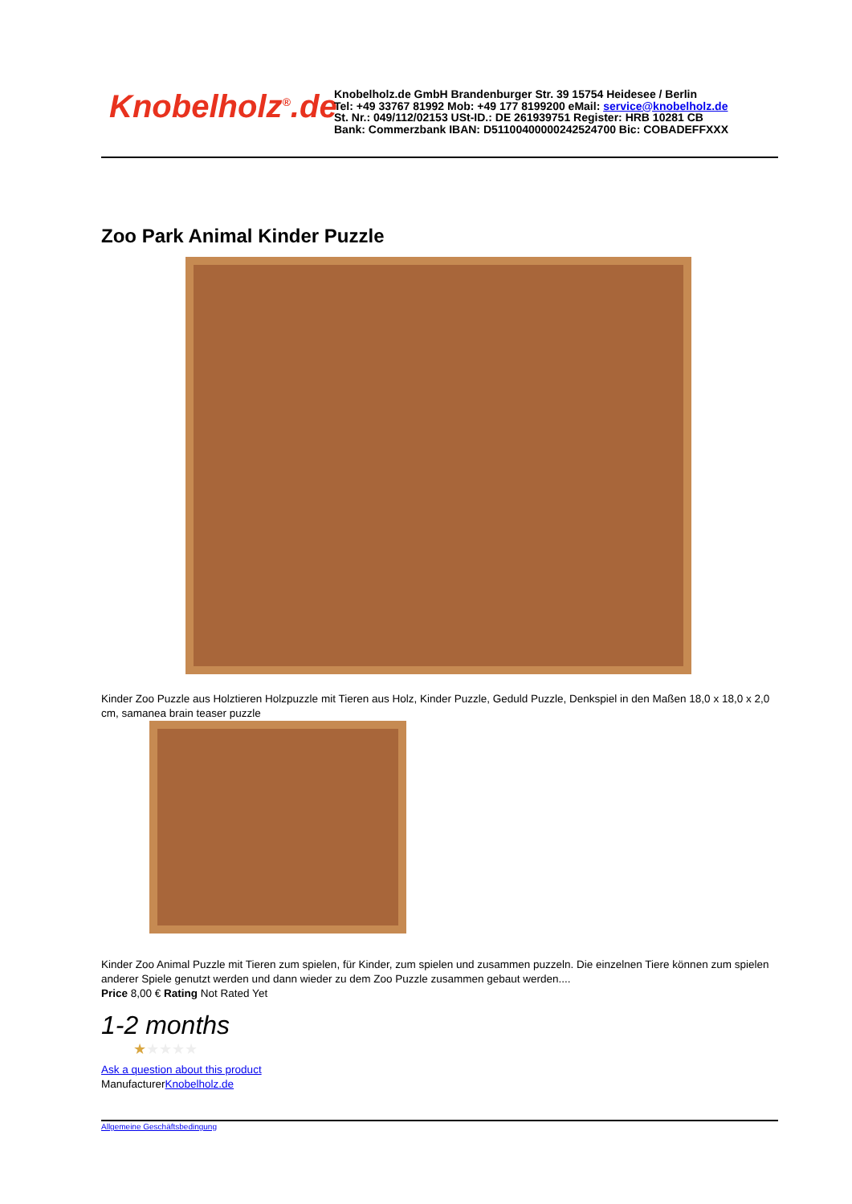Knobelholz<sup>®</sup>.de
Knobelholz.de GmbH Brandenburger Str. 39 15754 Heidesee / Berlin
Tel: +49 33767 81992 Mob: +49 177 8199200 eMail: service@knobelholz.de
St. Nr.: 049/112/02153 USt-ID.: DE 261939751 Register: HRB 10281 CB
Bank: Commerzbank IBAN: D51100400000242524700 Bic: COBADEFFXXX
Zoo Park Animal Kinder Puzzle
Kinder Zoo Puzzle aus Holztieren Holzpuzzle mit Tieren aus Holz, Kinder Puzzle, Geduld Puzzle, Denkspiel in den Maßen 18,0 x 18,0 x 2,0 cm, samanea brain teaser puzzle
Kinder Zoo Animal Puzzle mit Tieren zum spielen, für Kinder, zum spielen und zusammen puzzeln. Die einzelnen Tiere können zum spielen anderer Spiele genutzt werden und dann wieder zu dem Zoo Puzzle zusammen gebaut werden....
Price 8,00 € Rating Not Rated Yet
1-2 months
★★★★★
Ask a question about this product
ManufacturerKnobelholz.de
Allgemeine Geschäftsbedingung